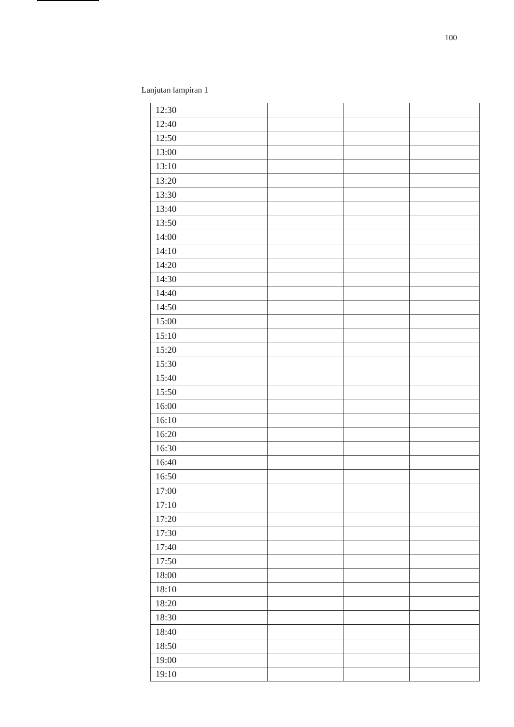100
Lanjutan lampiran 1
| 12:30 | | | | |
| 12:40 | | | | |
| 12:50 | | | | |
| 13:00 | | | | |
| 13:10 | | | | |
| 13:20 | | | | |
| 13:30 | | | | |
| 13:40 | | | | |
| 13:50 | | | | |
| 14:00 | | | | |
| 14:10 | | | | |
| 14:20 | | | | |
| 14:30 | | | | |
| 14:40 | | | | |
| 14:50 | | | | |
| 15:00 | | | | |
| 15:10 | | | | |
| 15:20 | | | | |
| 15:30 | | | | |
| 15:40 | | | | |
| 15:50 | | | | |
| 16:00 | | | | |
| 16:10 | | | | |
| 16:20 | | | | |
| 16:30 | | | | |
| 16:40 | | | | |
| 16:50 | | | | |
| 17:00 | | | | |
| 17:10 | | | | |
| 17:20 | | | | |
| 17:30 | | | | |
| 17:40 | | | | |
| 17:50 | | | | |
| 18:00 | | | | |
| 18:10 | | | | |
| 18:20 | | | | |
| 18:30 | | | | |
| 18:40 | | | | |
| 18:50 | | | | |
| 19:00 | | | | |
| 19:10 | | | | |